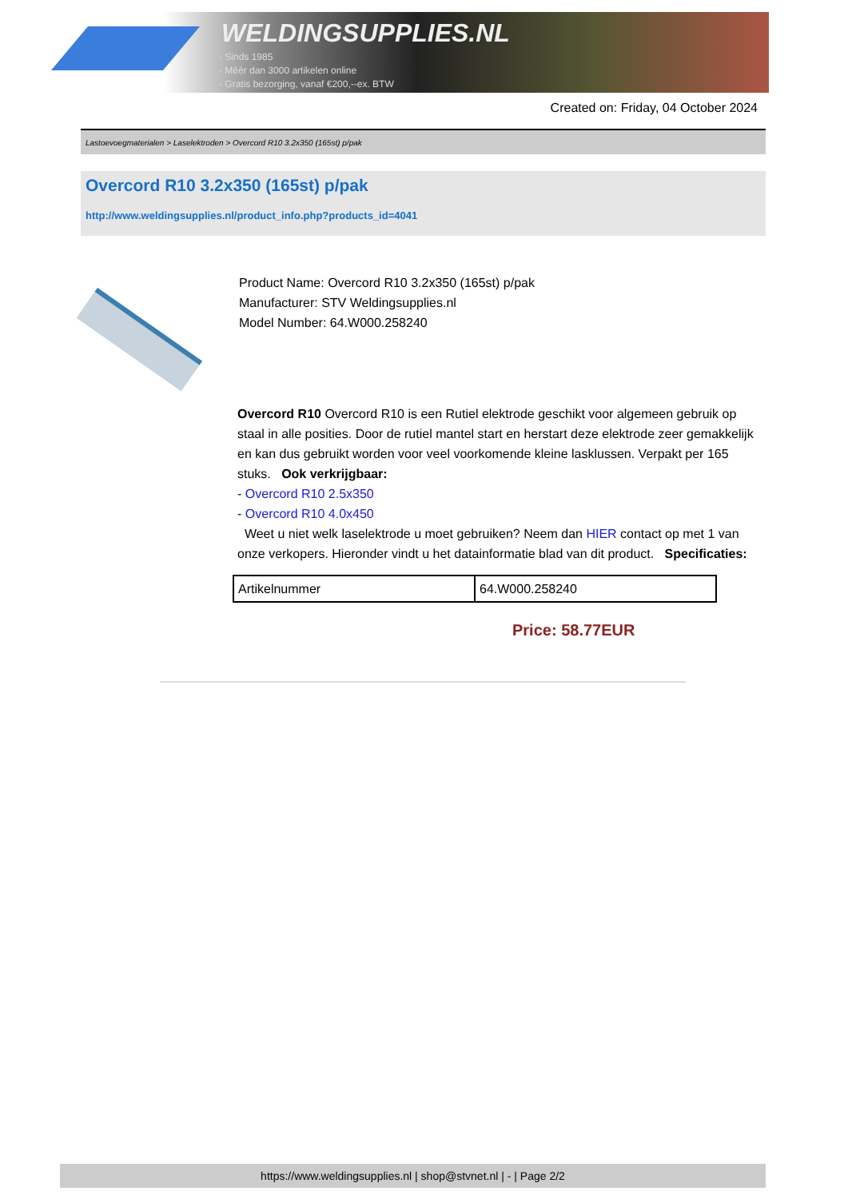WELDINGSUPPLIES.NL
- Sinds 1985
- Méér dan 3000 artikelen online
- Gratis bezorging, vanaf €200,--ex. BTW
Created on: Friday, 04 October 2024
Lastoevoegmaterialen > Laselektroden > Overcord R10 3.2x350 (165st) p/pak
Overcord R10 3.2x350 (165st) p/pak
http://www.weldingsupplies.nl/product_info.php?products_id=4041
Product Name: Overcord R10 3.2x350 (165st) p/pak
Manufacturer: STV Weldingsupplies.nl
Model Number: 64.W000.258240
Overcord R10 Overcord R10 is een Rutiel elektrode geschikt voor algemeen gebruik op staal in alle posities. Door de rutiel mantel start en herstart deze elektrode zeer gemakkelijk en kan dus gebruikt worden voor veel voorkomende kleine lasklussen. Verpakt per 165 stuks. Ook verkrijgbaar:
- Overcord R10 2.5x350
- Overcord R10 4.0x450
Weet u niet welk laselektrode u moet gebruiken? Neem dan HIER contact op met 1 van onze verkopers. Hieronder vindt u het datainformatie blad van dit product. Specificaties:
| Artikelnummer | 64.W000.258240 |
Price: 58.77EUR
https://www.weldingsupplies.nl | shop@stvnet.nl | - | Page 2/2